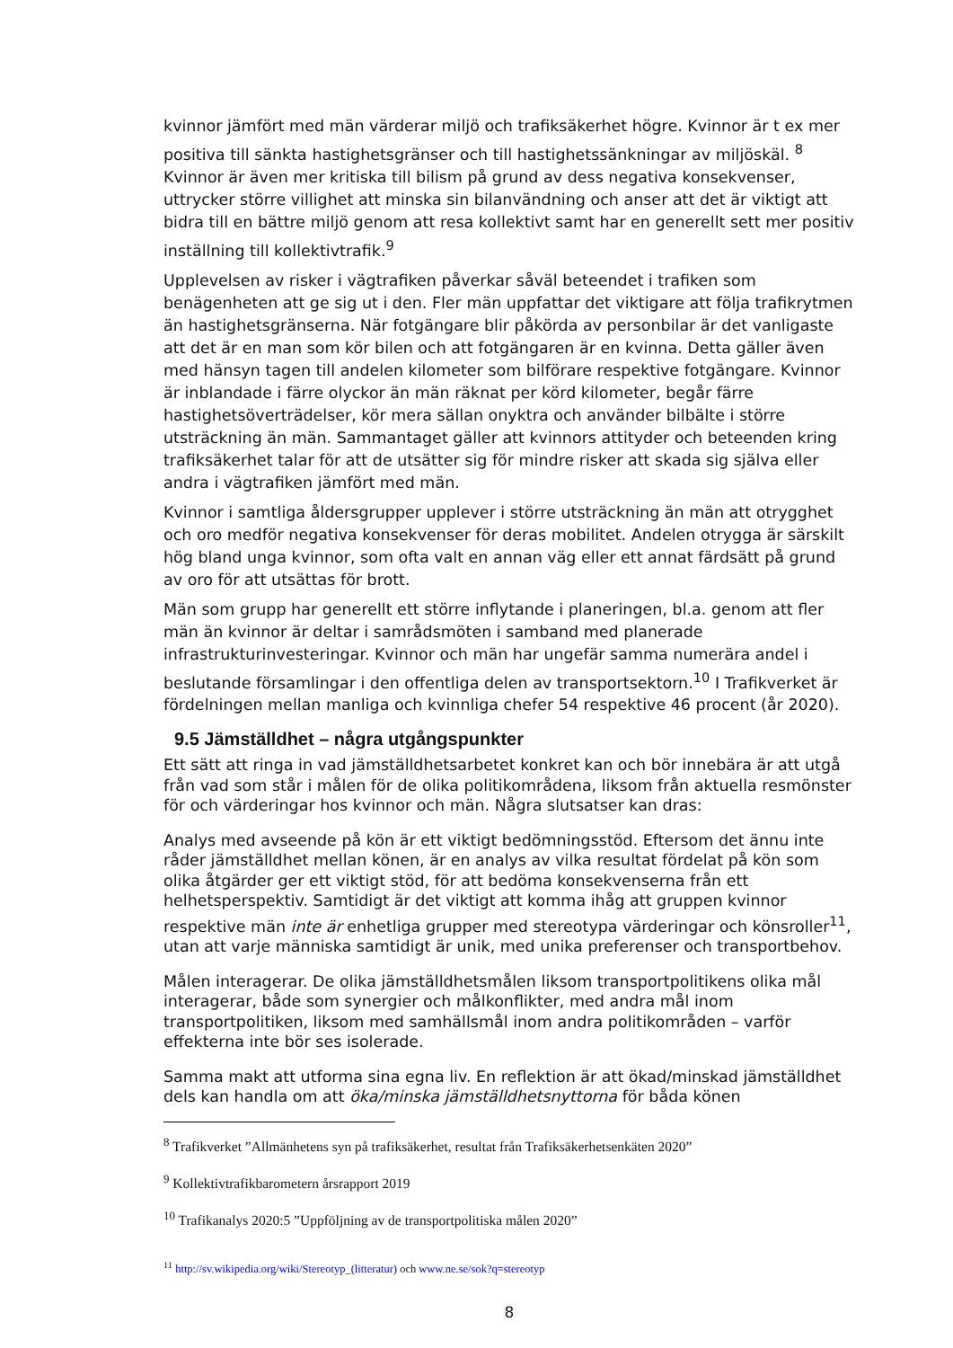kvinnor jämfört med män värderar miljö och trafiksäkerhet högre. Kvinnor är t ex mer positiva till sänkta hastighetsgränser och till hastighetssänkningar av miljöskäl. <sup>8</sup> Kvinnor är även mer kritiska till bilism på grund av dess negativa konsekvenser, uttrycker större villighet att minska sin bilanvändning och anser att det är viktigt att bidra till en bättre miljö genom att resa kollektivt samt har en generellt sett mer positiv inställning till kollektivtrafik.<sup>9</sup>
Upplevelsen av risker i vägtrafiken påverkar såväl beteendet i trafiken som benägenheten att ge sig ut i den. Fler män uppfattar det viktigare att följa trafikrytmen än hastighetsgränserna. När fotgängare blir påkörda av personbilar är det vanligaste att det är en man som kör bilen och att fotgängaren är en kvinna. Detta gäller även med hänsyn tagen till andelen kilometer som bilförare respektive fotgängare. Kvinnor är inblandade i färre olyckor än män räknat per körd kilometer, begår färre hastighetsöverträdelser, kör mera sällan onyktra och använder bilbälte i större utsträckning än män. Sammantaget gäller att kvinnors attityder och beteenden kring trafiksäkerhet talar för att de utsätter sig för mindre risker att skada sig själva eller andra i vägtrafiken jämfört med män.
Kvinnor i samtliga åldersgrupper upplever i större utsträckning än män att otrygghet och oro medför negativa konsekvenser för deras mobilitet. Andelen otrygga är särskilt hög bland unga kvinnor, som ofta valt en annan väg eller ett annat färdsätt på grund av oro för att utsättas för brott.
Män som grupp har generellt ett större inflytande i planeringen, bl.a. genom att fler män än kvinnor är deltar i samrådsmöten i samband med planerade infrastrukturinvesteringar. Kvinnor och män har ungefär samma numerära andel i beslutande församlingar i den offentliga delen av transportsektorn.<sup>10</sup> I Trafikverket är fördelningen mellan manliga och kvinnliga chefer 54 respektive 46 procent (år 2020).
9.5 Jämställdhet – några utgångspunkter
Ett sätt att ringa in vad jämställdhetsarbetet konkret kan och bör innebära är att utgå från vad som står i målen för de olika politikområdena, liksom från aktuella resmönster för och värderingar hos kvinnor och män. Några slutsatser kan dras:
Analys med avseende på kön är ett viktigt bedömningsstöd. Eftersom det ännu inte råder jämställdhet mellan könen, är en analys av vilka resultat fördelat på kön som olika åtgärder ger ett viktigt stöd, för att bedöma konsekvenserna från ett helhetsperspektiv. Samtidigt är det viktigt att komma ihåg att gruppen kvinnor respektive män inte är enhetliga grupper med stereotypa värderingar och könsroller<sup>11</sup>, utan att varje människa samtidigt är unik, med unika preferenser och transportbehov.
Målen interagerar. De olika jämställdhetsmålen liksom transportpolitikens olika mål interagerar, både som synergier och målkonflikter, med andra mål inom transportpolitiken, liksom med samhällsmål inom andra politikområden – varför effekterna inte bör ses isolerade.
Samma makt att utforma sina egna liv. En reflektion är att ökad/minskad jämställdhet dels kan handla om att öka/minska jämställdhetsnyttorna för båda könen
<sup>8</sup> Trafikverket ”Allmänhetens syn på trafiksäkerhet, resultat från Trafiksäkerhetsenkäten 2020”
<sup>9</sup> Kollektivtrafikbarometern årsrapport 2019
<sup>10</sup> Trafikanalys 2020:5 ”Uppföljning av de transportpolitiska målen 2020”
<sup>11</sup> http://sv.wikipedia.org/wiki/Stereotyp_(litteratur) och www.ne.se/sok?q=stereotyp
8